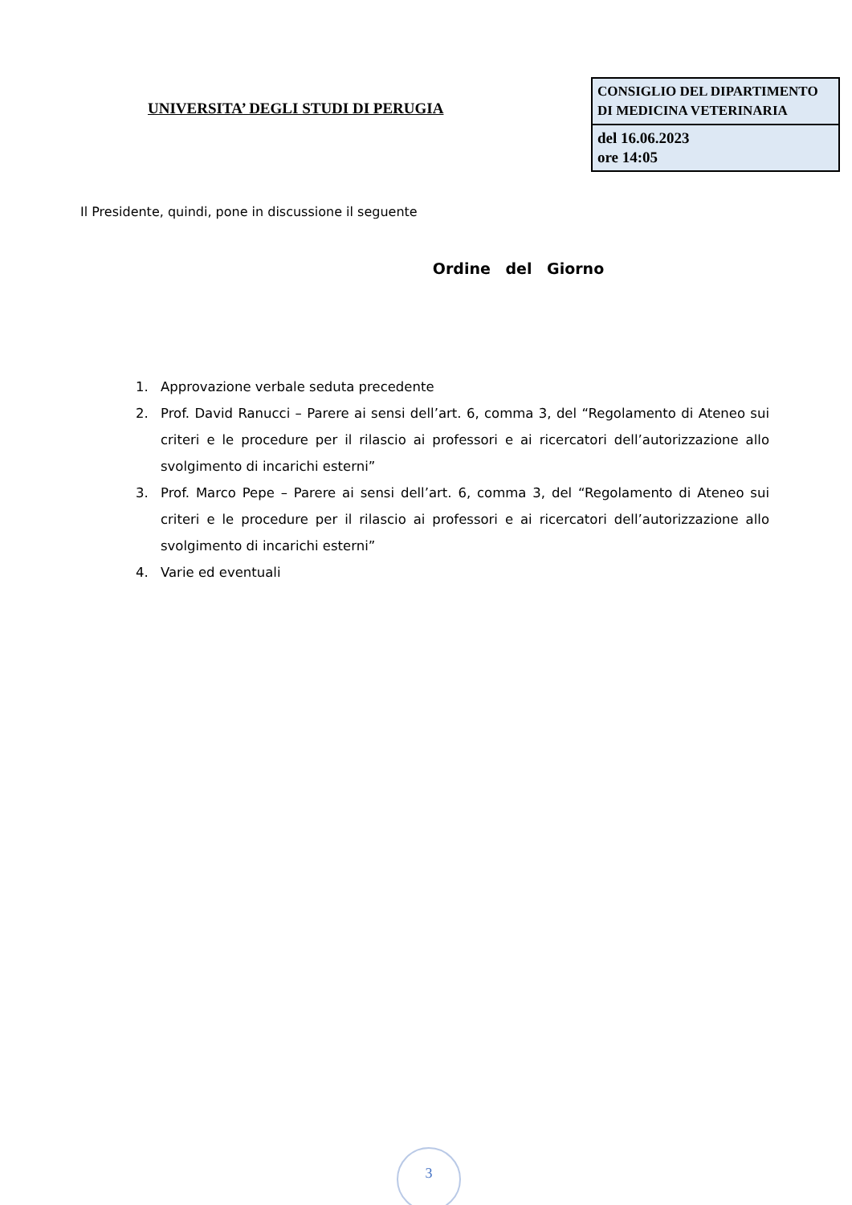UNIVERSITA’ DEGLI STUDI DI PERUGIA
| CONSIGLIO DEL DIPARTIMENTO DI MEDICINA VETERINARIA |
| del 16.06.2023 ore 14:05 |
Il Presidente, quindi, pone in discussione il seguente
Ordine del Giorno
1. Approvazione verbale seduta precedente
2. Prof. David Ranucci – Parere ai sensi dell’art. 6, comma 3, del “Regolamento di Ateneo sui criteri e le procedure per il rilascio ai professori e ai ricercatori dell’autorizzazione allo svolgimento di incarichi esterni”
3. Prof. Marco Pepe – Parere ai sensi dell’art. 6, comma 3, del “Regolamento di Ateneo sui criteri e le procedure per il rilascio ai professori e ai ricercatori dell’autorizzazione allo svolgimento di incarichi esterni”
4. Varie ed eventuali
3